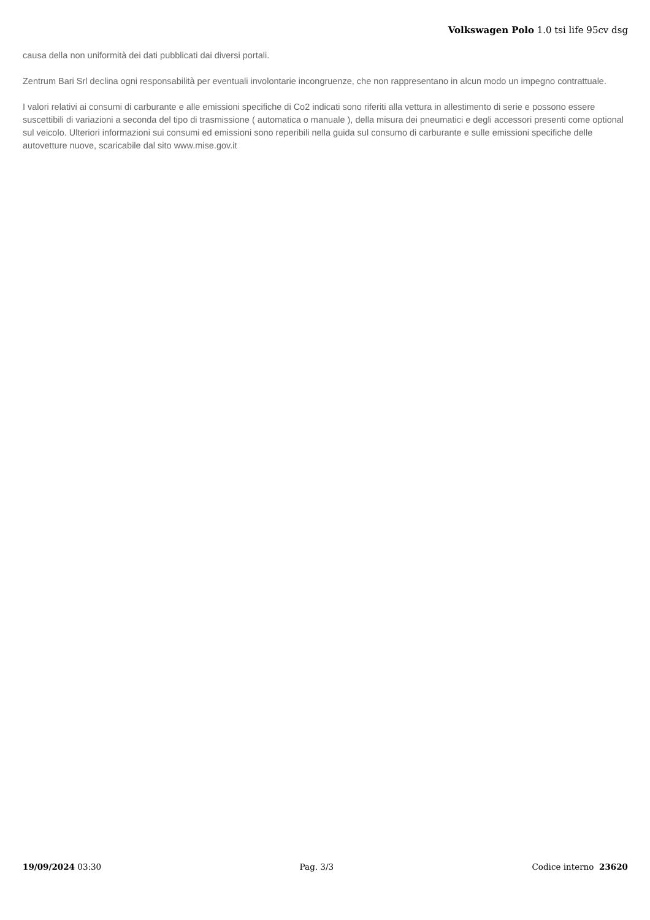Volkswagen Polo 1.0 tsi life 95cv dsg
causa della non uniformità dei dati pubblicati dai diversi portali.
Zentrum Bari Srl declina ogni responsabilità per eventuali involontarie incongruenze, che non rappresentano in alcun modo un impegno contrattuale.
I valori relativi ai consumi di carburante e alle emissioni specifiche di Co2 indicati sono riferiti alla vettura in allestimento di serie e possono essere suscettibili di variazioni a seconda del tipo di trasmissione ( automatica o manuale ), della misura dei pneumatici e degli accessori presenti come optional sul veicolo. Ulteriori informazioni sui consumi ed emissioni sono reperibili nella guida sul consumo di carburante e sulle emissioni specifiche delle autovetture nuove, scaricabile dal sito www.mise.gov.it
19/09/2024 03:30 Pag. 3/3 Codice interno 23620